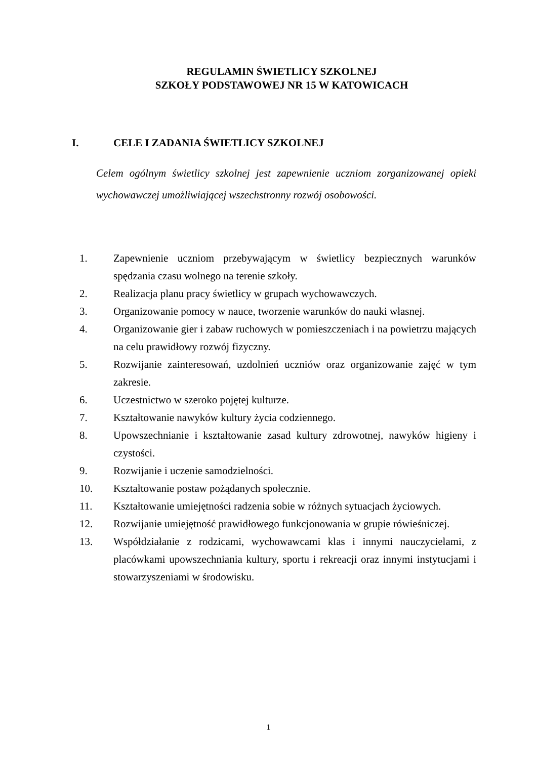REGULAMIN ŚWIETLICY SZKOLNEJ
SZKOŁY PODSTAWOWEJ NR 15 W KATOWICACH
I. CELE I ZADANIA ŚWIETLICY SZKOLNEJ
Celem ogólnym świetlicy szkolnej jest zapewnienie uczniom zorganizowanej opieki wychowawczej umożliwiającej wszechstronny rozwój osobowości.
1. Zapewnienie uczniom przebywającym w świetlicy bezpiecznych warunków spędzania czasu wolnego na terenie szkoły.
2. Realizacja planu pracy świetlicy w grupach wychowawczych.
3. Organizowanie pomocy w nauce, tworzenie warunków do nauki własnej.
4. Organizowanie gier i zabaw ruchowych w pomieszczeniach i na powietrzu mających na celu prawidłowy rozwój fizyczny.
5. Rozwijanie zainteresowań, uzdolnień uczniów oraz organizowanie zajęć w tym zakresie.
6. Uczestnictwo w szeroko pojętej kulturze.
7. Kształtowanie nawyków kultury życia codziennego.
8. Upowszechnianie i kształtowanie zasad kultury zdrowotnej, nawyków higieny i czystości.
9. Rozwijanie i uczenie samodzielności.
10. Kształtowanie postaw pożądanych społecznie.
11. Kształtowanie umiejętności radzenia sobie w różnych sytuacjach życiowych.
12. Rozwijanie umiejętność prawidłowego funkcjonowania w grupie rówieśniczej.
13. Współdziałanie z rodzicami, wychowawcami klas i innymi nauczycielami, z placówkami upowszechniania kultury, sportu i rekreacji oraz innymi instytucjami i stowarzyszeniami w środowisku.
1